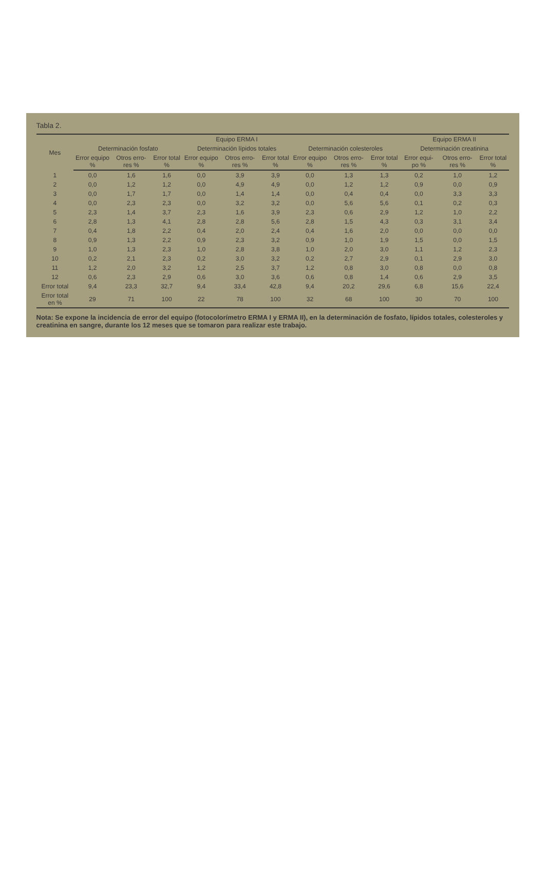Tabla 2.
| Mes | Equipo ERMA I | | | | | | | | | Equipo ERMA II | | |
| --- | --- | --- | --- | --- | --- | --- | --- | --- | --- | --- | --- | --- |
| | Determinación fosfato | | | Determinación lípidos totales | | | Determinación colesteroles | | | Determinación creatinina | | |
| | Error equipo % | Otros erro-res % | Error total % | Error equipo % | Otros erro-res % | Error total % | Error equipo % | Otros erro-res % | Error total % | Error equi-po % | Otros erro-res % | Error total % |
| 1 | 0,0 | 1,6 | 1,6 | 0,0 | 3,9 | 3,9 | 0,0 | 1,3 | 1,3 | 0,2 | 1,0 | 1,2 |
| 2 | 0,0 | 1,2 | 1,2 | 0,0 | 4,9 | 4,9 | 0,0 | 1,2 | 1,2 | 0,9 | 0,0 | 0,9 |
| 3 | 0,0 | 1,7 | 1,7 | 0,0 | 1,4 | 1,4 | 0,0 | 0,4 | 0,4 | 0,0 | 3,3 | 3,3 |
| 4 | 0,0 | 2,3 | 2,3 | 0,0 | 3,2 | 3,2 | 0,0 | 5,6 | 5,6 | 0,1 | 0,2 | 0,3 |
| 5 | 2,3 | 1,4 | 3,7 | 2,3 | 1,6 | 3,9 | 2,3 | 0,6 | 2,9 | 1,2 | 1,0 | 2,2 |
| 6 | 2,8 | 1,3 | 4,1 | 2,8 | 2,8 | 5,6 | 2,8 | 1,5 | 4,3 | 0,3 | 3,1 | 3,4 |
| 7 | 0,4 | 1,8 | 2,2 | 0,4 | 2,0 | 2,4 | 0,4 | 1,6 | 2,0 | 0,0 | 0,0 | 0,0 |
| 8 | 0,9 | 1,3 | 2,2 | 0,9 | 2,3 | 3,2 | 0,9 | 1,0 | 1,9 | 1,5 | 0,0 | 1,5 |
| 9 | 1,0 | 1,3 | 2,3 | 1,0 | 2,8 | 3,8 | 1,0 | 2,0 | 3,0 | 1,1 | 1,2 | 2,3 |
| 10 | 0,2 | 2,1 | 2,3 | 0,2 | 3,0 | 3,2 | 0,2 | 2,7 | 2,9 | 0,1 | 2,9 | 3,0 |
| 11 | 1,2 | 2,0 | 3,2 | 1,2 | 2,5 | 3,7 | 1,2 | 0,8 | 3,0 | 0,8 | 0,0 | 0,8 |
| 12 | 0,6 | 2,3 | 2,9 | 0,6 | 3,0 | 3,6 | 0,6 | 0,8 | 1,4 | 0,6 | 2,9 | 3,5 |
| Error total | 9,4 | 23,3 | 32,7 | 9,4 | 33,4 | 42,8 | 9,4 | 20,2 | 29,6 | 6,8 | 15,6 | 22,4 |
| Error total en % | 29 | 71 | 100 | 22 | 78 | 100 | 32 | 68 | 100 | 30 | 70 | 100 |
Nota: Se expone la incidencia de error del equipo (fotocolorímetro ERMA I y ERMA II), en la determinación de fosfato, lípidos totales, colesteroles y creatinina en sangre, durante los 12 meses que se tomaron para realizar este trabajo.